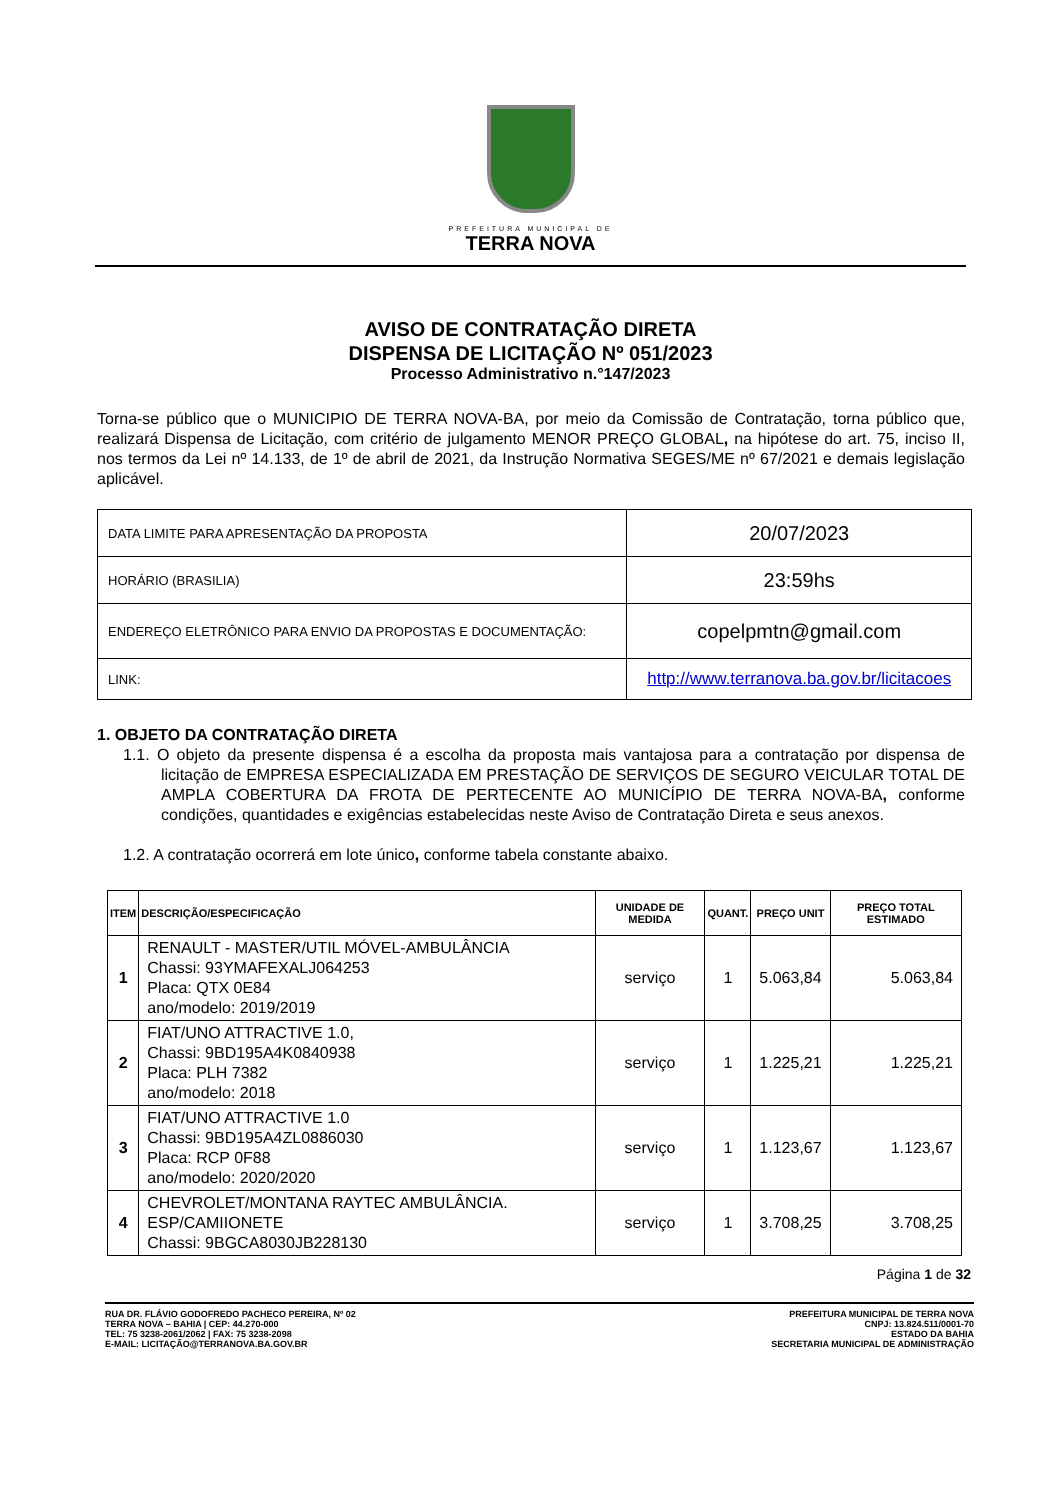PREFEITURA MUNICIPAL DE
TERRA NOVA
AVISO DE CONTRATAÇÃO DIRETA
DISPENSA DE LICITAÇÃO Nº 051/2023
Processo Administrativo n.°147/2023
Torna-se público que o MUNICIPIO DE TERRA NOVA-BA, por meio da Comissão de Contratação, torna público que, realizará Dispensa de Licitação, com critério de julgamento MENOR PREÇO GLOBAL, na hipótese do art. 75, inciso II, nos termos da Lei nº 14.133, de 1º de abril de 2021, da Instrução Normativa SEGES/ME nº 67/2021 e demais legislação aplicável.
| DATA LIMITE PARA APRESENTAÇÃO DA PROPOSTA | 20/07/2023 |
| HORÁRIO (BRASILIA) | 23:59hs |
| ENDEREÇO ELETRÔNICO PARA ENVIO DA PROPOSTAS E DOCUMENTAÇÃO: | copelpmtn@gmail.com |
| LINK: | http://www.terranova.ba.gov.br/licitacoes |
1. OBJETO DA CONTRATAÇÃO DIRETA
1.1. O objeto da presente dispensa é a escolha da proposta mais vantajosa para a contratação por dispensa de licitação de EMPRESA ESPECIALIZADA EM PRESTAÇÃO DE SERVIÇOS DE SEGURO VEICULAR TOTAL DE AMPLA COBERTURA DA FROTA DE PERTECENTE AO MUNICÍPIO DE TERRA NOVA-BA, conforme condições, quantidades e exigências estabelecidas neste Aviso de Contratação Direta e seus anexos.
1.2. A contratação ocorrerá em lote único, conforme tabela constante abaixo.
| ITEM | DESCRIÇÃO/ESPECIFICAÇÃO | UNIDADE DE MEDIDA | QUANT. | PREÇO UNIT | PREÇO TOTAL ESTIMADO |
| --- | --- | --- | --- | --- | --- |
| 1 | RENAULT - MASTER/UTIL MÓVEL-AMBULÂNCIA Chassi: 93YMAFEXALJ064253 Placa: QTX 0E84 ano/modelo: 2019/2019 | serviço | 1 | 5.063,84 | 5.063,84 |
| 2 | FIAT/UNO ATTRACTIVE 1.0, Chassi: 9BD195A4K0840938 Placa: PLH 7382 ano/modelo: 2018 | serviço | 1 | 1.225,21 | 1.225,21 |
| 3 | FIAT/UNO ATTRACTIVE 1.0 Chassi: 9BD195A4ZL0886030 Placa: RCP 0F88 ano/modelo: 2020/2020 | serviço | 1 | 1.123,67 | 1.123,67 |
| 4 | CHEVROLET/MONTANA RAYTEC AMBULÂNCIA. ESP/CAMIIONETE Chassi: 9BGCA8030JB228130 | serviço | 1 | 3.708,25 | 3.708,25 |
Página 1 de 32
RUA DR. FLÁVIO GODOFREDO PACHECO PEREIRA, Nº 02
TERRA NOVA – BAHIA | CEP: 44.270-000
TEL: 75 3238-2061/2062 | FAX: 75 3238-2098
E-MAIL: LICITAÇÃO@TERRANOVA.BA.GOV.BR
PREFEITURA MUNICIPAL DE TERRA NOVA
CNPJ: 13.824.511/0001-70
ESTADO DA BAHIA
SECRETARIA MUNICIPAL DE ADMINISTRAÇÃO